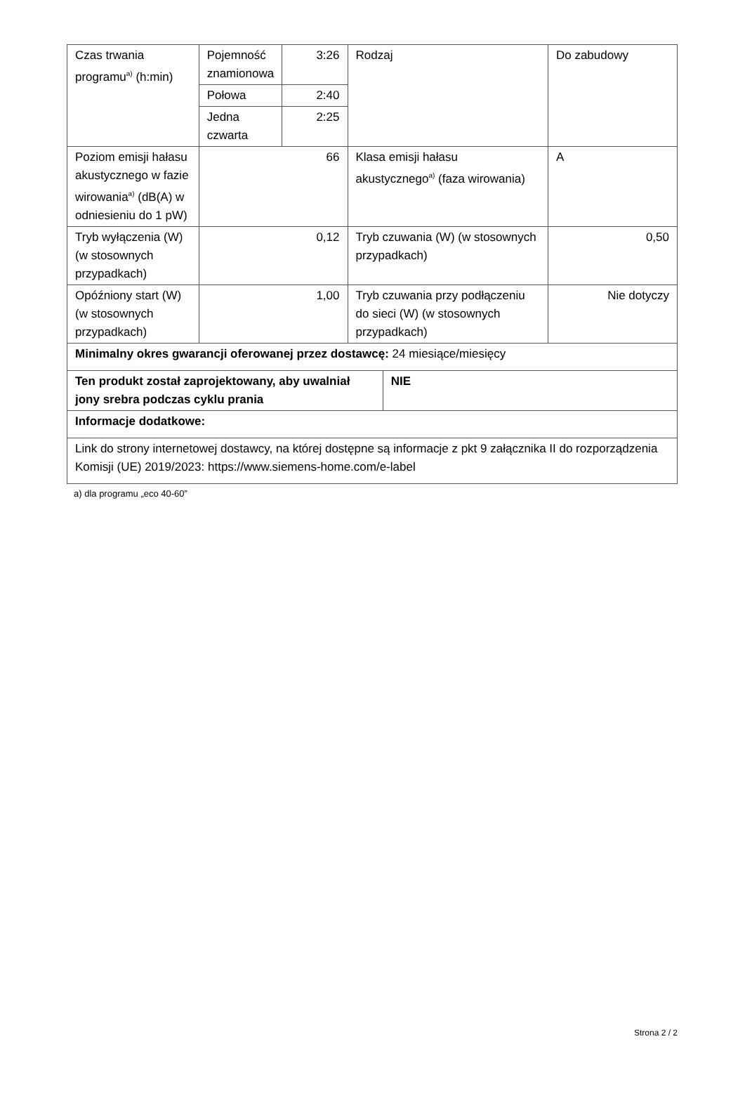| Czas trwania programu<sup>a)</sup> (h:min) | Pojemność znamionowa | 3:26 | Rodzaj | | Do zabudowy |
| | Połowa | 2:40 | | | |
| | Jedna czwarta | 2:25 | | | |
| Poziom emisji hałasu akustycznego w fazie wirowania<sup>a)</sup> (dB(A) w odniesieniu do 1 pW) | 66 | | Klasa emisji hałasu akustycznego<sup>a)</sup> (faza wirowania) | | A |
| Tryb wyłączenia (W) (w stosownych przypadkach) | 0,12 | | Tryb czuwania (W) (w stosownych przypadkach) | | 0,50 |
| Opóźniony start (W) (w stosownych przypadkach) | 1,00 | | Tryb czuwania przy podłączeniu do sieci (W) (w stosownych przypadkach) | | Nie dotyczy |
| Minimalny okres gwarancji oferowanej przez dostawcę: 24 miesiące/miesięcy | | | | | |
| Ten produkt został zaprojektowany, aby uwalniał jony srebra podczas cyklu prania | | | | NIE | |
| Informacje dodatkowe: | | | | | |
| Link do strony internetowej dostawcy, na której dostępne są informacje z pkt 9 załącznika II do rozporządzenia Komisji (UE) 2019/2023: https://www.siemens-home.com/e-label | | | | | |
a) dla programu „eco 40-60”
Strona 2 / 2